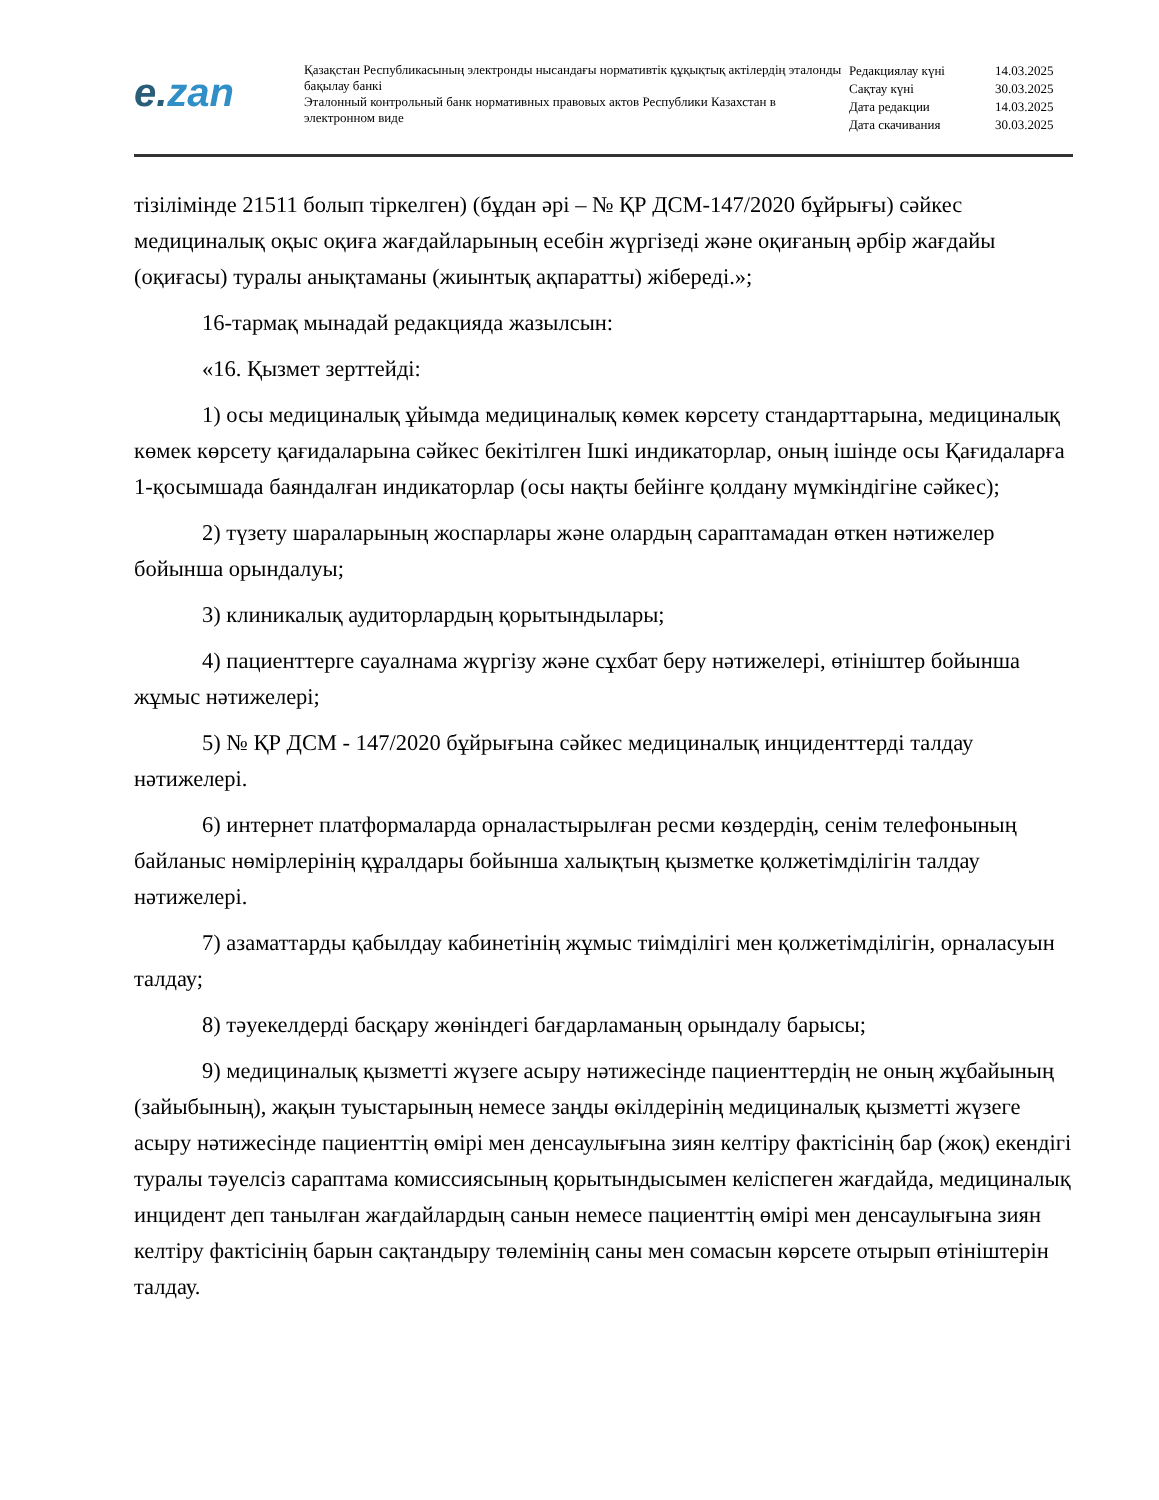e.zan
Қазақстан Республикасының электронды нысандағы нормативтік құқықтық актілердің эталонды бақылау банкі
Эталонный контрольный банк нормативных правовых актов Республики Казахстан в электронном виде
Редакциялау күні 14.03.2025
Сақтау күні 30.03.2025
Дата редакции 14.03.2025
Дата скачивания 30.03.2025
тізілімінде 21511 болып тіркелген) (бұдан әрі – № ҚР ДСМ-147/2020 бұйрығы) сәйкес медициналық оқыс оқиға жағдайларының есебін жүргізеді және оқиғаның әрбір жағдайы (оқиғасы) туралы анықтаманы (жиынтық ақпаратты) жібереді.»;
16-тармақ мынадай редакцияда жазылсын:
«16. Қызмет зерттейді:
1) осы медициналық ұйымда медициналық көмек көрсету стандарттарына, медициналық көмек көрсету қағидаларына сәйкес бекітілген Ішкі индикаторлар, оның ішінде осы Қағидаларға 1-қосымшада баяндалған индикаторлар (осы нақты бейінге қолдану мүмкіндігіне сәйкес);
2) түзету шараларының жоспарлары және олардың сараптамадан өткен нәтижелер бойынша орындалуы;
3) клиникалық аудиторлардың қорытындылары;
4) пациенттерге сауалнама жүргізу және сұхбат беру нәтижелері, өтініштер бойынша жұмыс нәтижелері;
5) № ҚР ДСМ - 147/2020 бұйрығына сәйкес медициналық инциденттерді талдау нәтижелері.
6) интернет платформаларда орналастырылған ресми көздердің, сенім телефонының байланыс нөмірлерінің құралдары бойынша халықтың қызметке қолжетімділігін талдау нәтижелері.
7) азаматтарды қабылдау кабинетінің жұмыс тиімділігі мен қолжетімділігін, орналасуын талдау;
8) тәуекелдерді басқару жөніндегі бағдарламаның орындалу барысы;
9) медициналық қызметті жүзеге асыру нәтижесінде пациенттердің не оның жұбайының (зайыбының), жақын туыстарының немесе заңды өкілдерінің медициналық қызметті жүзеге асыру нәтижесінде пациенттің өмірі мен денсаулығына зиян келтіру фактісінің бар (жоқ) екендігі туралы тәуелсіз сараптама комиссиясының қорытындысымен келіспеген жағдайда, медициналық инцидент деп танылған жағдайлардың санын немесе пациенттің өмірі мен денсаулығына зиян келтіру фактісінің барын сақтандыру төлемінің саны мен сомасын көрсете отырып өтініштерін талдау.